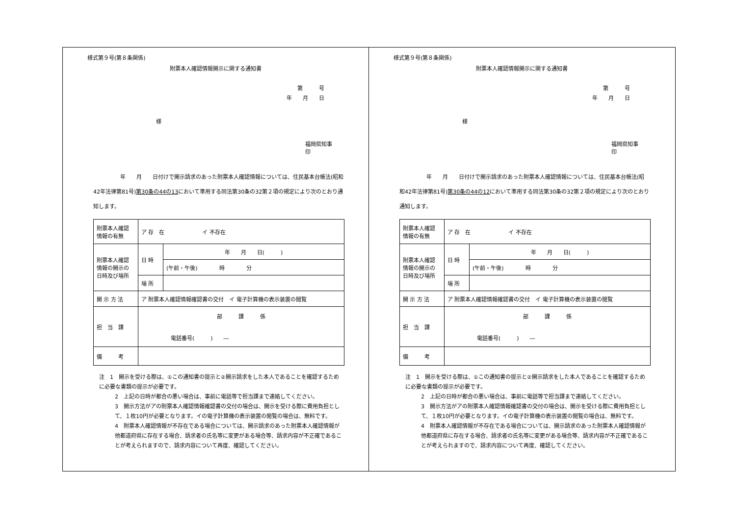様式第９号(第８条関係)
附票本人確認情報開示に関する通知書
第　　　号
年　　月　　日
様
福岡県知事　　　　　　　印
　　　　　年　　月　　日付けで開示請求のあった附票本人確認情報については、住民基本台帳法(昭和42年法律第81号)第30条の44の13において準用する同法第30条の32第２項の規定により次のとおり通知します。
| 附票本人確認 情報の有無 | ア 存 在 イ 不存在 | |
| 附票本人確認 情報の開示の 日時及び場所 | 日 時 | 年 月 日( ) |
| | | (午前・午後) 時 分 |
| | 場 所 | |
| 開 示 方 法 | ア 附票本人確認情報確認書の交付 イ 電子計算機の表示装置の閲覧 | |
| 担 当 課 | 部 課 係 電話番号( ) ― | |
| 備 考 | | |
注　1　開示を受ける際は、①この通知書の提示と②開示請求をした本人であることを確認するために必要な書類の提示が必要です。
2　上記の日時が都合の悪い場合は、事前に電話等で担当課まで連絡してください。
3　開示方法がアの附票本人確認情報確認書の交付の場合は、開示を受ける際に費用負担として、１枚10円が必要となります。イの電子計算機の表示装置の閲覧の場合は、無料です。
4　附票本人確認情報が不存在である場合については、開示請求のあった附票本人確認情報が他都道府県に存在する場合、請求者の氏名等に変更がある場合等、請求内容が不正確であることが考えられますので、請求内容について再度、確認してください。
様式第９号(第８条関係)
附票本人確認情報開示に関する通知書
第　　　号
年　　月　　日
様
福岡県知事　　　　　　　印
　　　　　年　　月　　日付けで開示請求のあった附票本人確認情報については、住民基本台帳法(昭和42年法律第81号)第30条の44の12において準用する同法第30条の32第２項の規定により次のとおり通知します。
| 附票本人確認 情報の有無 | ア 存 在 イ 不存在 | |
| 附票本人確認 情報の開示の 日時及び場所 | 日 時 | 年 月 日( ) |
| | | (午前・午後) 時 分 |
| | 場 所 | |
| 開 示 方 法 | ア 附票本人確認情報確認書の交付 イ 電子計算機の表示装置の閲覧 | |
| 担 当 課 | 部 課 係 電話番号( ) ― | |
| 備 考 | | |
注　1　開示を受ける際は、①この通知書の提示と②開示請求をした本人であることを確認するために必要な書類の提示が必要です。
2　上記の日時が都合の悪い場合は、事前に電話等で担当課まで連絡してください。
3　開示方法がアの附票本人確認情報確認書の交付の場合は、開示を受ける際に費用負担として、１枚10円が必要となります。イの電子計算機の表示装置の閲覧の場合は、無料です。
4　附票本人確認情報が不存在である場合については、開示請求のあった附票本人確認情報が他都道府県に存在する場合、請求者の氏名等に変更がある場合等、請求内容が不正確であることが考えられますので、請求内容について再度、確認してください。